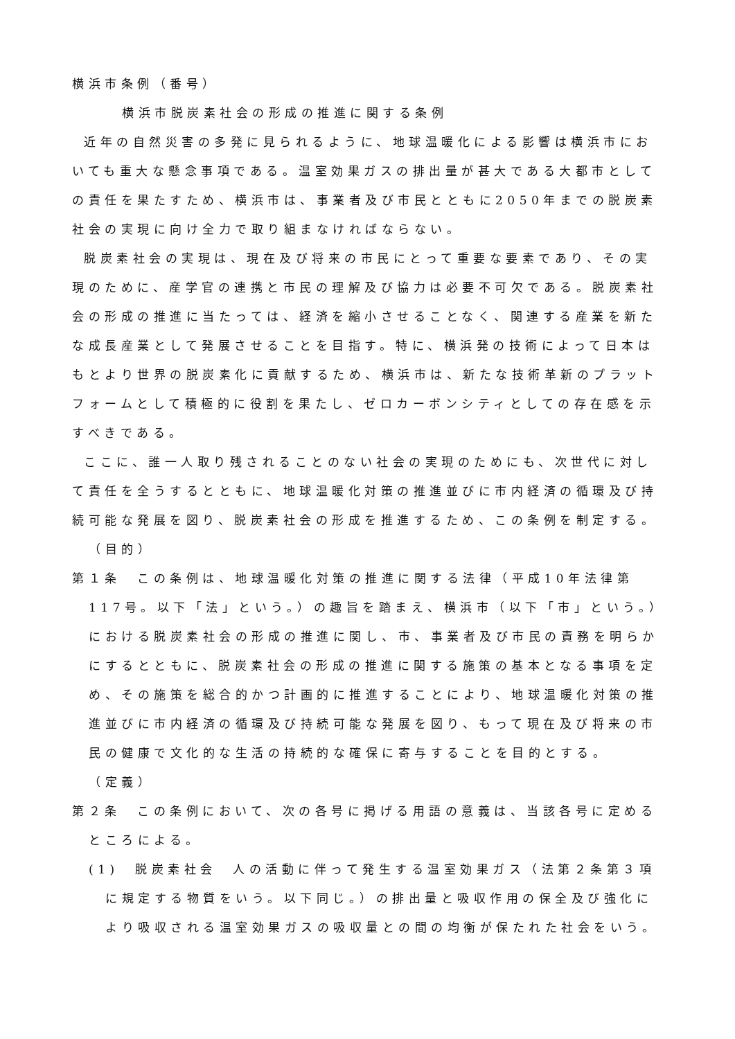横浜市条例（番号）
横浜市脱炭素社会の形成の推進に関する条例
近年の自然災害の多発に見られるように、地球温暖化による影響は横浜市においても重大な懸念事項である。温室効果ガスの排出量が甚大である大都市としての責任を果たすため、横浜市は、事業者及び市民とともに2050年までの脱炭素社会の実現に向け全力で取り組まなければならない。
脱炭素社会の実現は、現在及び将来の市民にとって重要な要素であり、その実現のために、産学官の連携と市民の理解及び協力は必要不可欠である。脱炭素社会の形成の推進に当たっては、経済を縮小させることなく、関連する産業を新たな成長産業として発展させることを目指す。特に、横浜発の技術によって日本はもとより世界の脱炭素化に貢献するため、横浜市は、新たな技術革新のプラットフォームとして積極的に役割を果たし、ゼロカーボンシティとしての存在感を示すべきである。
ここに、誰一人取り残されることのない社会の実現のためにも、次世代に対して責任を全うするとともに、地球温暖化対策の推進並びに市内経済の循環及び持続可能な発展を図り、脱炭素社会の形成を推進するため、この条例を制定する。
（目的）
第１条　この条例は、地球温暖化対策の推進に関する法律（平成10年法律第117号。以下「法」という。）の趣旨を踏まえ、横浜市（以下「市」という。）における脱炭素社会の形成の推進に関し、市、事業者及び市民の責務を明らかにするとともに、脱炭素社会の形成の推進に関する施策の基本となる事項を定め、その施策を総合的かつ計画的に推進することにより、地球温暖化対策の推進並びに市内経済の循環及び持続可能な発展を図り、もって現在及び将来の市民の健康で文化的な生活の持続的な確保に寄与することを目的とする。
（定義）
第２条　この条例において、次の各号に掲げる用語の意義は、当該各号に定めるところによる。
(1)　脱炭素社会　人の活動に伴って発生する温室効果ガス（法第２条第３項に規定する物質をいう。以下同じ。）の排出量と吸収作用の保全及び強化により吸収される温室効果ガスの吸収量との間の均衡が保たれた社会をいう。